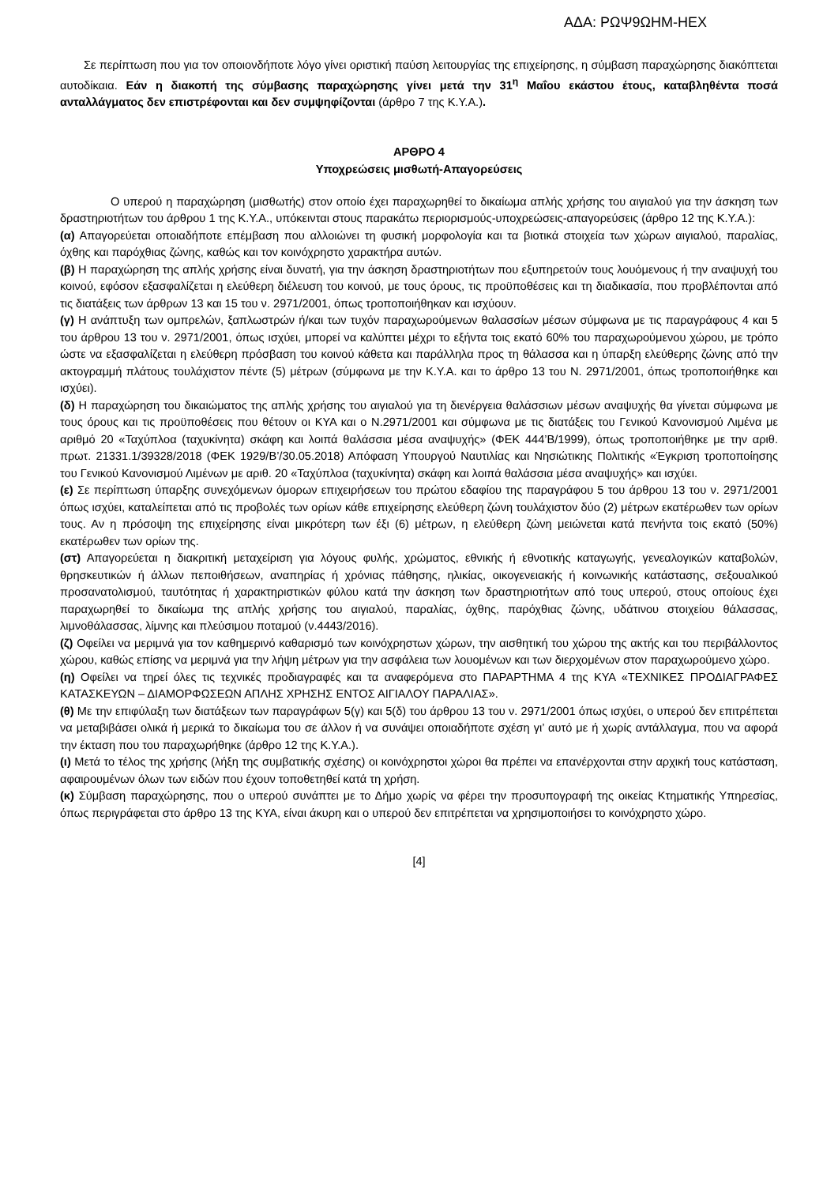ΑΔΑ: ΡΩΨ9ΩΗΜ-ΗΕΧ
Σε περίπτωση που για τον οποιονδήποτε λόγο γίνει οριστική παύση λειτουργίας της επιχείρησης, η σύμβαση παραχώρησης διακόπτεται αυτοδίκαια. Εάν η διακοπή της σύμβασης παραχώρησης γίνει μετά την 31<sup>η</sup> Μαΐου εκάστου έτους, καταβληθέντα ποσά ανταλλάγματος δεν επιστρέφονται και δεν συμψηφίζονται (άρθρο 7 της Κ.Υ.Α.).
ΑΡΘΡΟ 4
Υποχρεώσεις μισθωτή-Απαγορεύσεις
Ο υπερού η παραχώρηση (μισθωτής) στον οποίο έχει παραχωρηθεί το δικαίωμα απλής χρήσης του αιγιαλού για την άσκηση των δραστηριοτήτων του άρθρου 1 της Κ.Υ.Α., υπόκεινται στους παρακάτω περιορισμούς-υποχρεώσεις-απαγορεύσεις (άρθρο 12 της Κ.Υ.Α.):
(α) Απαγορεύεται οποιαδήποτε επέμβαση που αλλοιώνει τη φυσική μορφολογία και τα βιοτικά στοιχεία των χώρων αιγιαλού, παραλίας, όχθης και παρόχθιας ζώνης, καθώς και τον κοινόχρηστο χαρακτήρα αυτών.
(β) Η παραχώρηση της απλής χρήσης είναι δυνατή, για την άσκηση δραστηριοτήτων που εξυπηρετούν τους λουόμενους ή την αναψυχή του κοινού, εφόσον εξασφαλίζεται η ελεύθερη διέλευση του κοινού, με τους όρους, τις προϋποθέσεις και τη διαδικασία, που προβλέπονται από τις διατάξεις των άρθρων 13 και 15 του ν. 2971/2001, όπως τροποποιήθηκαν και ισχύουν.
(γ) Η ανάπτυξη των ομπρελών, ξαπλωστρών ή/και των τυχόν παραχωρούμενων θαλασσίων μέσων σύμφωνα με τις παραγράφους 4 και 5 του άρθρου 13 του ν. 2971/2001, όπως ισχύει, μπορεί να καλύπτει μέχρι το εξήντα τοις εκατό 60% του παραχωρούμενου χώρου, με τρόπο ώστε να εξασφαλίζεται η ελεύθερη πρόσβαση του κοινού κάθετα και παράλληλα προς τη θάλασσα και η ύπαρξη ελεύθερης ζώνης από την ακτογραμμή πλάτους τουλάχιστον πέντε (5) μέτρων (σύμφωνα με την Κ.Υ.Α. και το άρθρο 13 του Ν. 2971/2001, όπως τροποποιήθηκε και ισχύει).
(δ) Η παραχώρηση του δικαιώματος της απλής χρήσης του αιγιαλού για τη διενέργεια θαλάσσιων μέσων αναψυχής θα γίνεται σύμφωνα με τους όρους και τις προϋποθέσεις που θέτουν οι ΚΥΑ και ο Ν.2971/2001 και σύμφωνα με τις διατάξεις του Γενικού Κανονισμού Λιμένα με αριθμό 20 «Ταχύπλοα (ταχυκίνητα) σκάφη και λοιπά θαλάσσια μέσα αναψυχής» (ΦΕΚ 444’Β/1999), όπως τροποποιήθηκε με την αριθ. πρωτ. 21331.1/39328/2018 (ΦΕΚ 1929/Β’/30.05.2018) Απόφαση Υπουργού Ναυτιλίας και Νησιώτικης Πολιτικής «Έγκριση τροποποίησης του Γενικού Κανονισμού Λιμένων με αριθ. 20 «Ταχύπλοα (ταχυκίνητα) σκάφη και λοιπά θαλάσσια μέσα αναψυχής» και ισχύει.
(ε) Σε περίπτωση ύπαρξης συνεχόμενων όμορων επιχειρήσεων του πρώτου εδαφίου της παραγράφου 5 του άρθρου 13 του ν. 2971/2001 όπως ισχύει, καταλείπεται από τις προβολές των ορίων κάθε επιχείρησης ελεύθερη ζώνη τουλάχιστον δύο (2) μέτρων εκατέρωθεν των ορίων τους. Αν η πρόσοψη της επιχείρησης είναι μικρότερη των έξι (6) μέτρων, η ελεύθερη ζώνη μειώνεται κατά πενήντα τοις εκατό (50%) εκατέρωθεν των ορίων της.
(στ) Απαγορεύεται η διακριτική μεταχείριση για λόγους φυλής, χρώματος, εθνικής ή εθνοτικής καταγωγής, γενεαλογικών καταβολών, θρησκευτικών ή άλλων πεποιθήσεων, αναπηρίας ή χρόνιας πάθησης, ηλικίας, οικογενειακής ή κοινωνικής κατάστασης, σεξουαλικού προσανατολισμού, ταυτότητας ή χαρακτηριστικών φύλου κατά την άσκηση των δραστηριοτήτων από τους υπερού, στους οποίους έχει παραχωρηθεί το δικαίωμα της απλής χρήσης του αιγιαλού, παραλίας, όχθης, παρόχθιας ζώνης, υδάτινου στοιχείου θάλασσας, λιμνοθάλασσας, λίμνης και πλεύσιμου ποταμού (ν.4443/2016).
(ζ) Οφείλει να μεριμνά για τον καθημερινό καθαρισμό των κοινόχρηστων χώρων, την αισθητική του χώρου της ακτής και του περιβάλλοντος χώρου, καθώς επίσης να μεριμνά για την λήψη μέτρων για την ασφάλεια των λουομένων και των διερχομένων στον παραχωρούμενο χώρο.
(η) Οφείλει να τηρεί όλες τις τεχνικές προδιαγραφές και τα αναφερόμενα στο ΠΑΡΑΡΤΗΜΑ 4 της ΚΥΑ «ΤΕΧΝΙΚΕΣ ΠΡΟΔΙΑΓΡΑΦΕΣ ΚΑΤΑΣΚΕΥΩΝ – ΔΙΑΜΟΡΦΩΣΕΩΝ ΑΠΛΗΣ ΧΡΗΣΗΣ ΕΝΤΟΣ ΑΙΓΙΑΛΟΥ ΠΑΡΑΛΙΑΣ».
(θ) Με την επιφύλαξη των διατάξεων των παραγράφων 5(γ) και 5(δ) του άρθρου 13 του ν. 2971/2001 όπως ισχύει, ο υπερού δεν επιτρέπεται να μεταβιβάσει ολικά ή μερικά το δικαίωμα του σε άλλον ή να συνάψει οποιαδήποτε σχέση γι’ αυτό με ή χωρίς αντάλλαγμα, που να αφορά την έκταση που του παραχωρήθηκε (άρθρο 12 της Κ.Υ.Α.).
(ι) Μετά το τέλος της χρήσης (λήξη της συμβατικής σχέσης) οι κοινόχρηστοι χώροι θα πρέπει να επανέρχονται στην αρχική τους κατάσταση, αφαιρουμένων όλων των ειδών που έχουν τοποθετηθεί κατά τη χρήση.
(κ) Σύμβαση παραχώρησης, που ο υπερού συνάπτει με το Δήμο χωρίς να φέρει την προσυπογραφή της οικείας Κτηματικής Υπηρεσίας, όπως περιγράφεται στο άρθρο 13 της ΚΥΑ, είναι άκυρη και ο υπερού δεν επιτρέπεται να χρησιμοποιήσει το κοινόχρηστο χώρο.
[4]